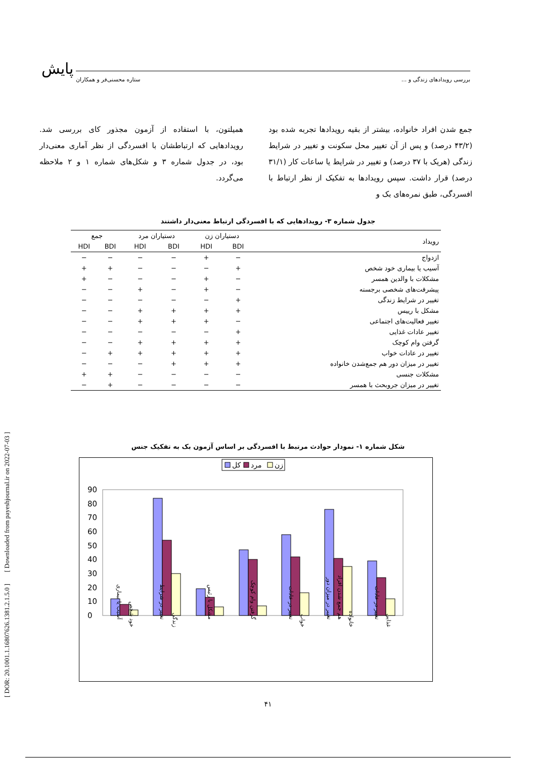پایش بررسی رویدادهای زندگی و ... ستاره محسنی‌فر و همکاران
[ DOR: 20.1001.1.16807626.1381.2.1.5.0 ] [ Downloaded from payeshjournal.ir on 2022-07-03 ]
جمع شدن افراد خانواده، بیشتر از بقیه رویدادها تجربه شده بود (۴۳/۲ درصد) و پس از آن تغییر محل سکونت و تغییر در شرایط زندگی (هریک با ۳۷ درصد) و تغییر در شرایط یا ساعات کار (۳۱/۱ درصد) قرار داشت. سپس رویدادها به تفکیک از نظر ارتباط با افسردگی، طبق نمره‌های بک و
همیلتون، با استفاده از آزمون مجذور کای بررسی شد. رویدادهایی که ارتباطشان با افسردگی از نظر آماری معنی‌دار بود، در جدول شماره ۳ و شکل‌های شماره ۱ و ۲ ملاحظه می‌گردد.
جدول شماره ۳- رویدادهایی که با افسردگی ارتباط معنی‌دار داشتند
| رویداد | دستیاران زن | | دستیاران مرد | | جمع | |
| --- | --- | --- | --- | --- | --- | --- |
| | BDI | HDI | BDI | HDI | BDI | HDI |
| ازدواج | − | + | − | − | − | − |
| آسیب یا بیماری خود شخص | + | − | − | − | + | + |
| مشکلات با والدین همسر | − | + | − | − | − | + |
| پیشرفت‌های شخصی برجسته | − | + | − | + | − | − |
| تغییر در شرایط زندگی | + | − | − | − | − | − |
| مشکل با رییس | + | + | + | + | − | − |
| تغییر فعالیت‌های اجتماعی | − | + | + | + | − | − |
| تغییر عادات غذایی | + | − | − | − | − | − |
| گرفتن وام کوچک | + | + | + | + | − | − |
| تغییر در عادات خواب | + | + | + | + | + | − |
| تغییر در میزان دور هم جمع‌شدن خانواده | + | + | + | − | − | − |
| مشکلات جنسی | − | − | − | − | + | + |
| تغییر در میزان جروبحث با همسر | − | − | − | − | + | − |
شکل شماره ۱- نمودار حوادث مرتبط با افسردگی بر اساس آزمون بک به تفکیک جنس
کل
مرد
زن
0
10
20
30
40
50
60
70
80
90
آسیب یا بیماری
خود شخص
تغییر در شرایط
زندگی
مشکل با رئیس
گرفتن وام کوچک
تغییر در عادات
خواب
تغییر در میزان دور
هم جمع شدن افراد
خانواده
تغییر در عادات
غذایی
۴۱